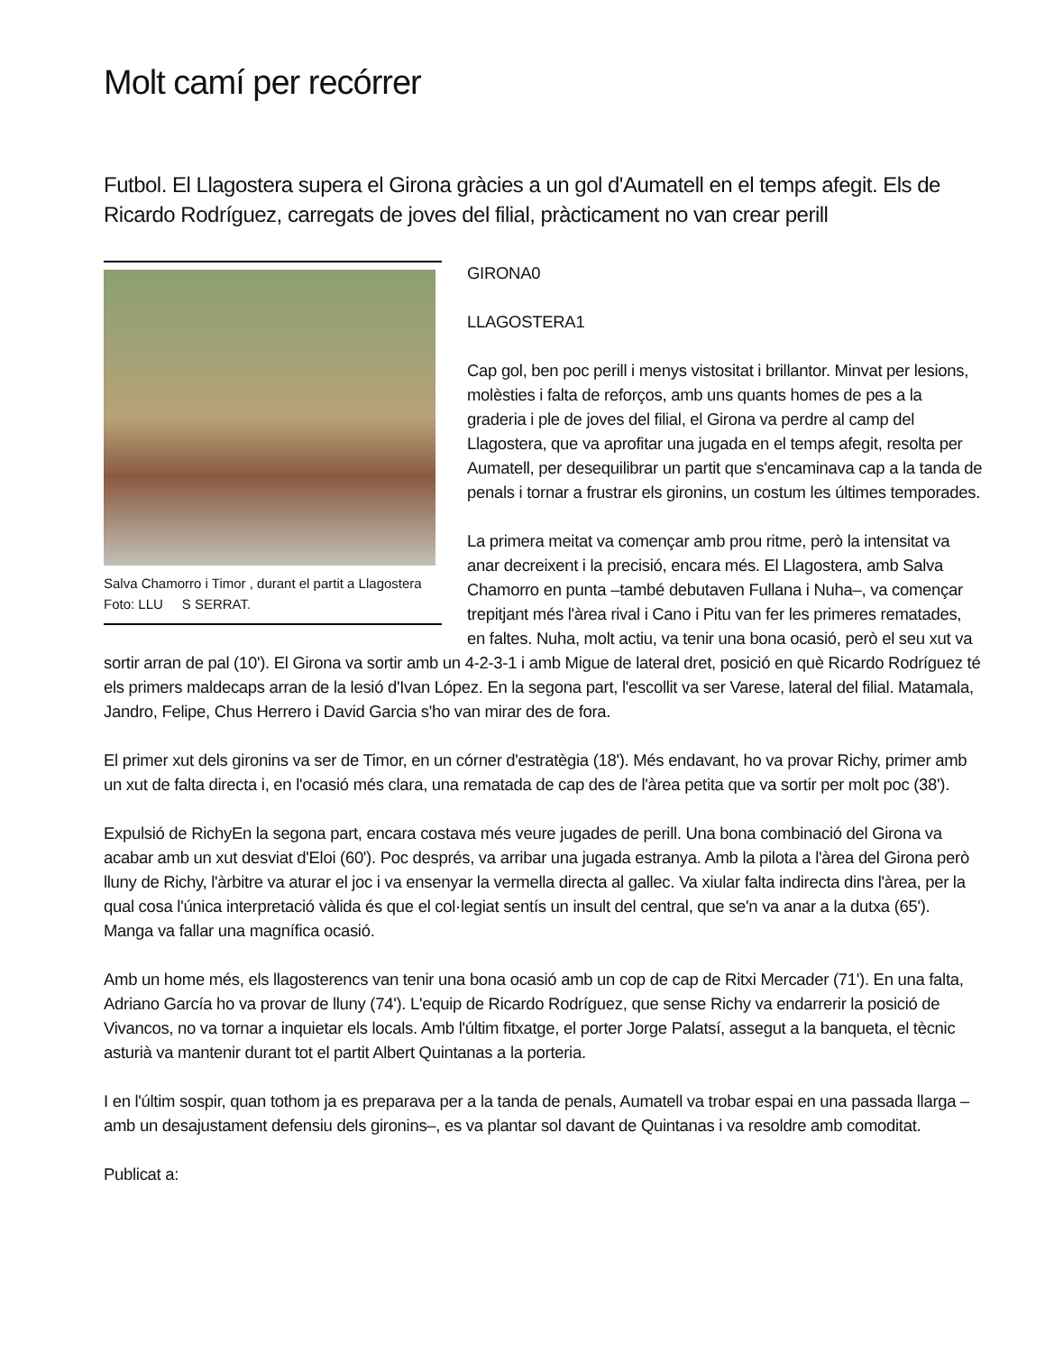Molt camí per recórrer
Futbol. El Llagostera supera el Girona gràcies a un gol d'Aumatell en el temps afegit. Els de Ricardo Rodríguez, carregats de joves del filial, pràcticament no van crear perill
Salva Chamorro i Timor , durant el partit a Llagostera
Foto: LLU S SERRAT.
GIRONA0
LLAGOSTERA1
Cap gol, ben poc perill i menys vistositat i brillantor. Minvat per lesions, molèsties i falta de reforços, amb uns quants homes de pes a la graderia i ple de joves del filial, el Girona va perdre al camp del Llagostera, que va aprofitar una jugada en el temps afegit, resolta per Aumatell, per desequilibrar un partit que s'encaminava cap a la tanda de penals i tornar a frustrar els gironins, un costum les últimes temporades.
La primera meitat va començar amb prou ritme, però la intensitat va anar decreixent i la precisió, encara més. El Llagostera, amb Salva Chamorro en punta –també debutaven Fullana i Nuha–, va començar trepitjant més l'àrea rival i Cano i Pitu van fer les primeres rematades, en faltes. Nuha, molt actiu, va tenir una bona ocasió, però el seu xut va sortir arran de pal (10'). El Girona va sortir amb un 4-2-3-1 i amb Migue de lateral dret, posició en què Ricardo Rodríguez té els primers maldecaps arran de la lesió d'Ivan López. En la segona part, l'escollit va ser Varese, lateral del filial. Matamala, Jandro, Felipe, Chus Herrero i David Garcia s'ho van mirar des de fora.
El primer xut dels gironins va ser de Timor, en un córner d'estratègia (18'). Més endavant, ho va provar Richy, primer amb un xut de falta directa i, en l'ocasió més clara, una rematada de cap des de l'àrea petita que va sortir per molt poc (38').
Expulsió de RichyEn la segona part, encara costava més veure jugades de perill. Una bona combinació del Girona va acabar amb un xut desviat d'Eloi (60'). Poc després, va arribar una jugada estranya. Amb la pilota a l'àrea del Girona però lluny de Richy, l'àrbitre va aturar el joc i va ensenyar la vermella directa al gallec. Va xiular falta indirecta dins l'àrea, per la qual cosa l'única interpretació vàlida és que el col·legiat sentís un insult del central, que se'n va anar a la dutxa (65'). Manga va fallar una magnífica ocasió.
Amb un home més, els llagosterencs van tenir una bona ocasió amb un cop de cap de Ritxi Mercader (71'). En una falta, Adriano García ho va provar de lluny (74'). L'equip de Ricardo Rodríguez, que sense Richy va endarrerir la posició de Vivancos, no va tornar a inquietar els locals. Amb l'últim fitxatge, el porter Jorge Palatsí, assegut a la banqueta, el tècnic asturià va mantenir durant tot el partit Albert Quintanas a la porteria.
I en l'últim sospir, quan tothom ja es preparava per a la tanda de penals, Aumatell va trobar espai en una passada llarga –amb un desajustament defensiu dels gironins–, es va plantar sol davant de Quintanas i va resoldre amb comoditat.
Publicat a: